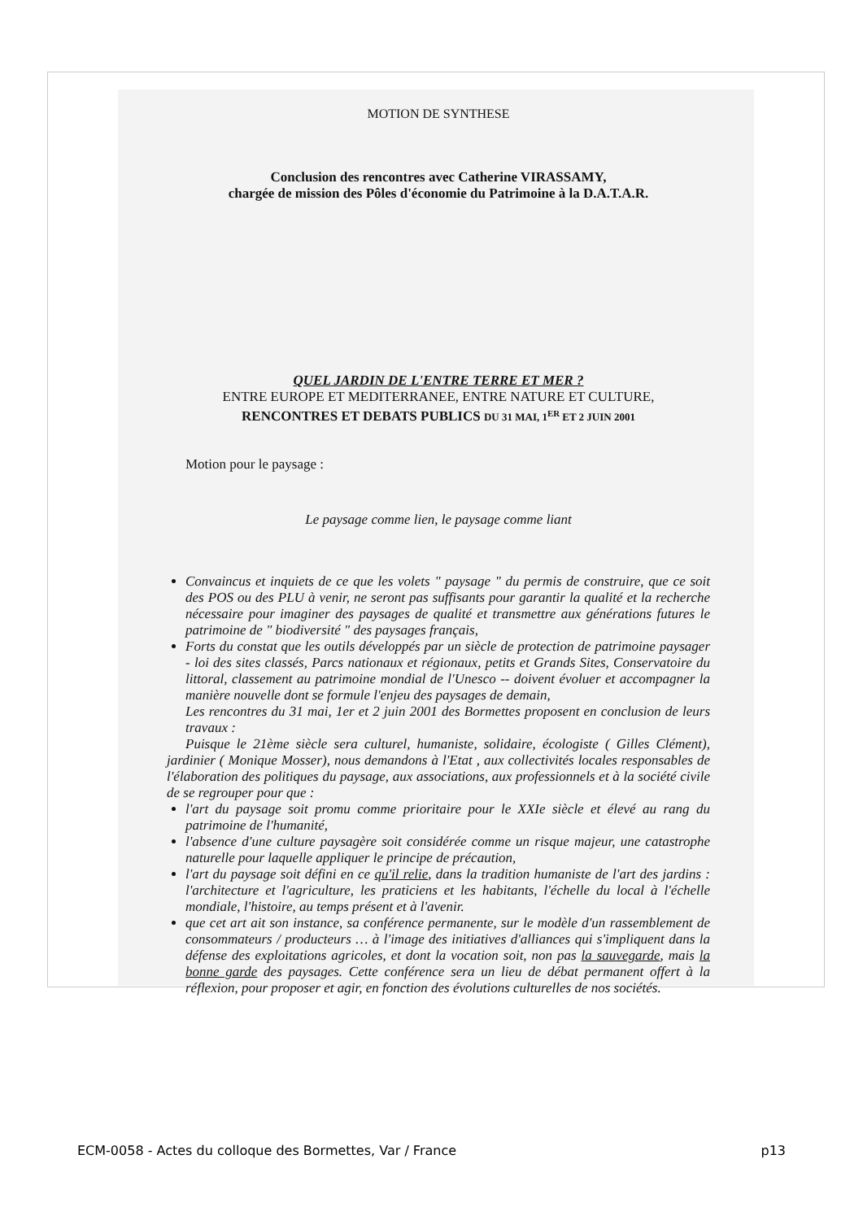MOTION DE SYNTHESE
Conclusion des rencontres avec Catherine VIRASSAMY,
chargée de mission des Pôles d'économie du Patrimoine à la D.A.T.A.R.
QUEL JARDIN DE L'ENTRE TERRE ET MER ?
ENTRE EUROPE ET MEDITERRANEE, ENTRE NATURE ET CULTURE,
RENCONTRES ET DEBATS PUBLICS DU 31 MAI, 1<sup>ER</sup> ET 2 JUIN 2001
Motion pour le paysage :
Le paysage comme lien, le paysage comme liant
Convaincus et inquiets de ce que les volets " paysage " du permis de construire, que ce soit des POS ou des PLU à venir, ne seront pas suffisants pour garantir la qualité et la recherche nécessaire pour imaginer des paysages de qualité et transmettre aux générations futures le patrimoine de " biodiversité " des paysages français,
Forts du constat que les outils développés par un siècle de protection de patrimoine paysager - loi des sites classés, Parcs nationaux et régionaux, petits et Grands Sites, Conservatoire du littoral, classement au patrimoine mondial de l'Unesco -- doivent évoluer et accompagner la manière nouvelle dont se formule l'enjeu des paysages de demain,
Les rencontres du 31 mai, 1er et 2 juin 2001 des Bormettes proposent en conclusion de leurs travaux :
Puisque le 21ème siècle sera culturel, humaniste, solidaire, écologiste ( Gilles Clément), jardinier ( Monique Mosser), nous demandons à l'Etat , aux collectivités locales responsables de l'élaboration des politiques du paysage, aux associations, aux professionnels et à la société civile de se regrouper pour que :
l'art du paysage soit promu comme prioritaire pour le XXIe siècle et élevé au rang du patrimoine de l'humanité,
l'absence d'une culture paysagère soit considérée comme un risque majeur, une catastrophe naturelle pour laquelle appliquer le principe de précaution,
l'art du paysage soit défini en ce qu'il relie, dans la tradition humaniste de l'art des jardins : l'architecture et l'agriculture, les praticiens et les habitants, l'échelle du local à l'échelle mondiale, l'histoire, au temps présent et à l'avenir.
que cet art ait son instance, sa conférence permanente, sur le modèle d'un rassemblement de consommateurs / producteurs … à l'image des initiatives d'alliances qui s'impliquent dans la défense des exploitations agricoles, et dont la vocation soit, non pas la sauvegarde, mais la bonne garde des paysages. Cette conférence sera un lieu de débat permanent offert à la réflexion, pour proposer et agir, en fonction des évolutions culturelles de nos sociétés.
ECM-0058 - Actes du colloque des Bormettes, Var / France p13